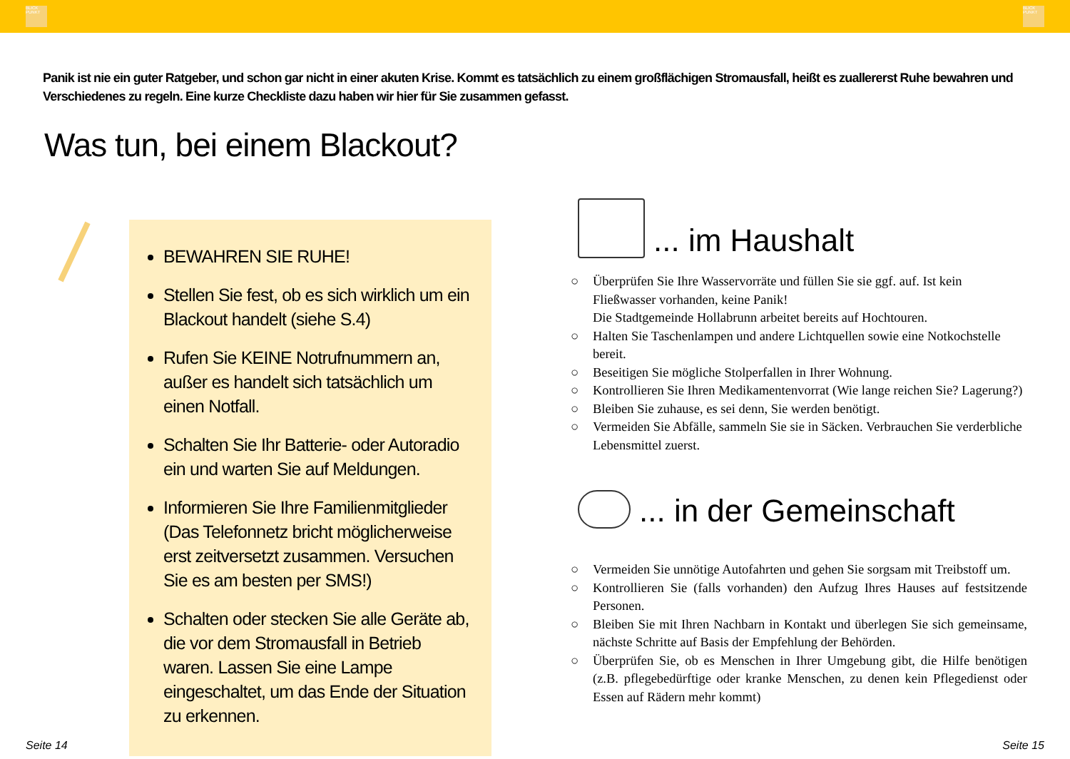BLICK PUNKT
BLICK PUNKT
Panik ist nie ein guter Ratgeber, und schon gar nicht in einer akuten Krise. Kommt es tatsächlich zu einem großflächigen Stromausfall, heißt es zuallererst Ruhe bewahren und Verschiedenes zu regeln. Eine kurze Checkliste dazu haben wir hier für Sie zusammen gefasst.
Was tun, bei einem Blackout?
BEWAHREN SIE RUHE!
Stellen Sie fest, ob es sich wirklich um ein Blackout handelt (siehe S.4)
Rufen Sie KEINE Notrufnummern an, außer es handelt sich tatsächlich um einen Notfall.
Schalten Sie Ihr Batterie- oder Autoradio ein und warten Sie auf Meldungen.
Informieren Sie Ihre Familienmitglieder (Das Telefonnetz bricht möglicherweise erst zeitversetzt zusammen. Versuchen Sie es am besten per SMS!)
Schalten oder stecken Sie alle Geräte ab, die vor dem Stromausfall in Betrieb waren. Lassen Sie eine Lampe eingeschaltet, um das Ende der Situation zu erkennen.
... im Haushalt
○ Überprüfen Sie Ihre Wasservorräte und füllen Sie sie ggf. auf. Ist kein Fließwasser vorhanden, keine Panik!
Die Stadtgemeinde Hollabrunn arbeitet bereits auf Hochtouren.
○ Halten Sie Taschenlampen und andere Lichtquellen sowie eine Notkochstelle bereit.
○ Beseitigen Sie mögliche Stolperfallen in Ihrer Wohnung.
○ Kontrollieren Sie Ihren Medikamentenvorrat (Wie lange reichen Sie? Lagerung?)
○ Bleiben Sie zuhause, es sei denn, Sie werden benötigt.
○ Vermeiden Sie Abfälle, sammeln Sie sie in Säcken. Verbrauchen Sie verderbliche Lebensmittel zuerst.
... in der Gemeinschaft
○ Vermeiden Sie unnötige Autofahrten und gehen Sie sorgsam mit Treibstoff um.
○ Kontrollieren Sie (falls vorhanden) den Aufzug Ihres Hauses auf festsitzende Personen.
○ Bleiben Sie mit Ihren Nachbarn in Kontakt und überlegen Sie sich gemeinsame, nächste Schritte auf Basis der Empfehlung der Behörden.
○ Überprüfen Sie, ob es Menschen in Ihrer Umgebung gibt, die Hilfe benötigen (z.B. pflegebedürftige oder kranke Menschen, zu denen kein Pflegedienst oder Essen auf Rädern mehr kommt)
Seite 14 Seite 15